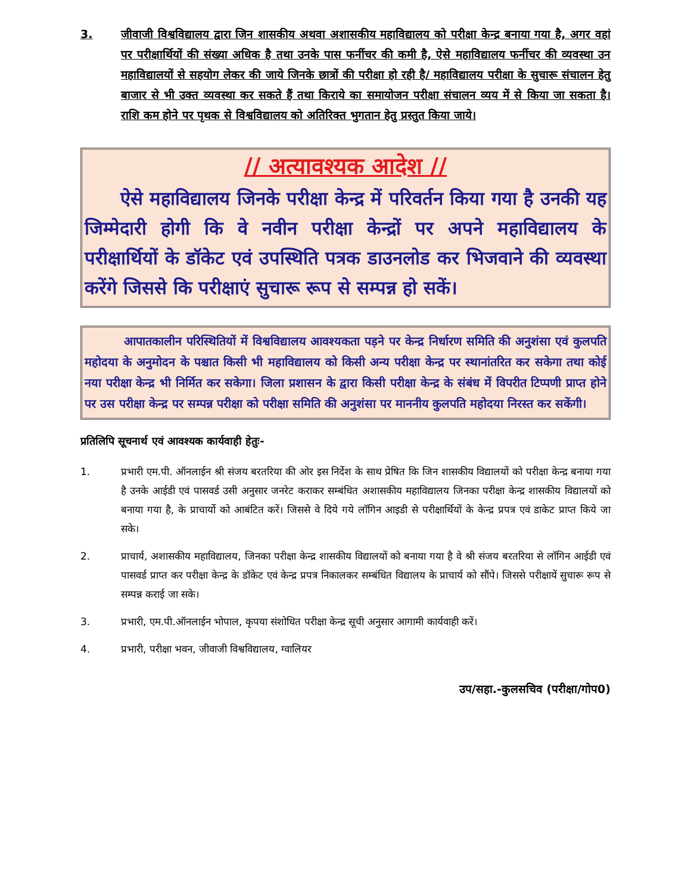3. जीवाजी विश्वविद्यालय द्वारा जिन शासकीय अथवा अशासकीय महाविद्यालय को परीक्षा केन्द्र बनाया गया है, अगर वहां पर परीक्षार्थियों की संख्या अधिक है तथा उनके पास फर्नीचर की कमी है, ऐसे महाविद्यालय फर्नीचर की व्यवस्था उन महाविद्यालयों से सहयोग लेकर की जाये जिनके छात्रों की परीक्षा हो रही है/ महाविद्यालय परीक्षा के सुचारू संचालन हेतु बाजार से भी उक्त व्यवस्था कर सकते हैं तथा किराये का समायोजन परीक्षा संचालन व्यय में से किया जा सकता है। राशि कम होने पर पृथक से विश्वविद्यालय को अतिरिक्त भुगतान हेतु प्रस्तुत किया जाये।
// अत्यावश्यक आदेश //
ऐसे महाविद्यालय जिनके परीक्षा केन्द्र में परिवर्तन किया गया है उनकी यह जिम्मेदारी होगी कि वे नवीन परीक्षा केन्द्रों पर अपने महाविद्यालय के परीक्षार्थियों के डॉकेट एवं उपस्थिति पत्रक डाउनलोड कर भिजवाने की व्यवस्था करेंगे जिससे कि परीक्षाएं सुचारू रूप से सम्पन्न हो सकें।
आपातकालीन परिस्थितियों में विश्वविद्यालय आवश्यकता पड़ने पर केन्द्र निर्धारण समिति की अनुशंसा एवं कुलपति महोदया के अनुमोदन के पश्चात किसी भी महाविद्यालय को किसी अन्य परीक्षा केन्द्र पर स्थानांतरित कर सकेगा तथा कोई नया परीक्षा केन्द्र भी निर्मित कर सकेगा। जिला प्रशासन के द्वारा किसी परीक्षा केन्द्र के संबंध में विपरीत टिप्पणी प्राप्त होने पर उस परीक्षा केन्द्र पर सम्पन्न परीक्षा को परीक्षा समिति की अनुशंसा पर माननीय कुलपति महोदया निरस्त कर सकेंगी।
प्रतिलिपि सूचनार्थ एवं आवश्यक कार्यवाही हेतुः-
1. प्रभारी एम.पी. ऑनलाईन श्री संजय बरतरिया की ओर इस निर्देश के साथ प्रेषित कि जिन शासकीय विद्यालयों को परीक्षा केन्द्र बनाया गया है उनके आईडी एवं पासवर्ड उसी अनुसार जनरेट कराकर सम्बंधित अशासकीय महाविद्यालय जिनका परीक्षा केन्द्र शासकीय विद्यालयों को बनाया गया है, के प्राचार्यो को आबंटित करें। जिससे वे दिये गये लॉगिन आइडी से परीक्षार्थियों के केन्द्र प्रपत्र एवं डाकेट प्राप्त किये जा सके।
2. प्राचार्य, अशासकीय महाविद्यालय, जिनका परीक्षा केन्द्र शासकीय विद्यालयों को बनाया गया है वे श्री संजय बरतरिया से लॉगिन आईडी एवं पासवर्ड प्राप्त कर परीक्षा केन्द्र के डॉकेट एवं केन्द्र प्रपत्र निकालकर सम्बंधित विद्यालय के प्राचार्य को सौंपे। जिससे परीक्षायें सुचारू रूप से सम्पन्न कराई जा सके।
3. प्रभारी, एम.पी.ऑनलाईन भोपाल, कृपया संशोधित परीक्षा केन्द्र सूची अनुसार आगामी कार्यवाही करें।
4. प्रभारी, परीक्षा भवन, जीवाजी विश्वविद्यालय, ग्वालियर
उप/सहा.-कुलसचिव (परीक्षा/गोप0)